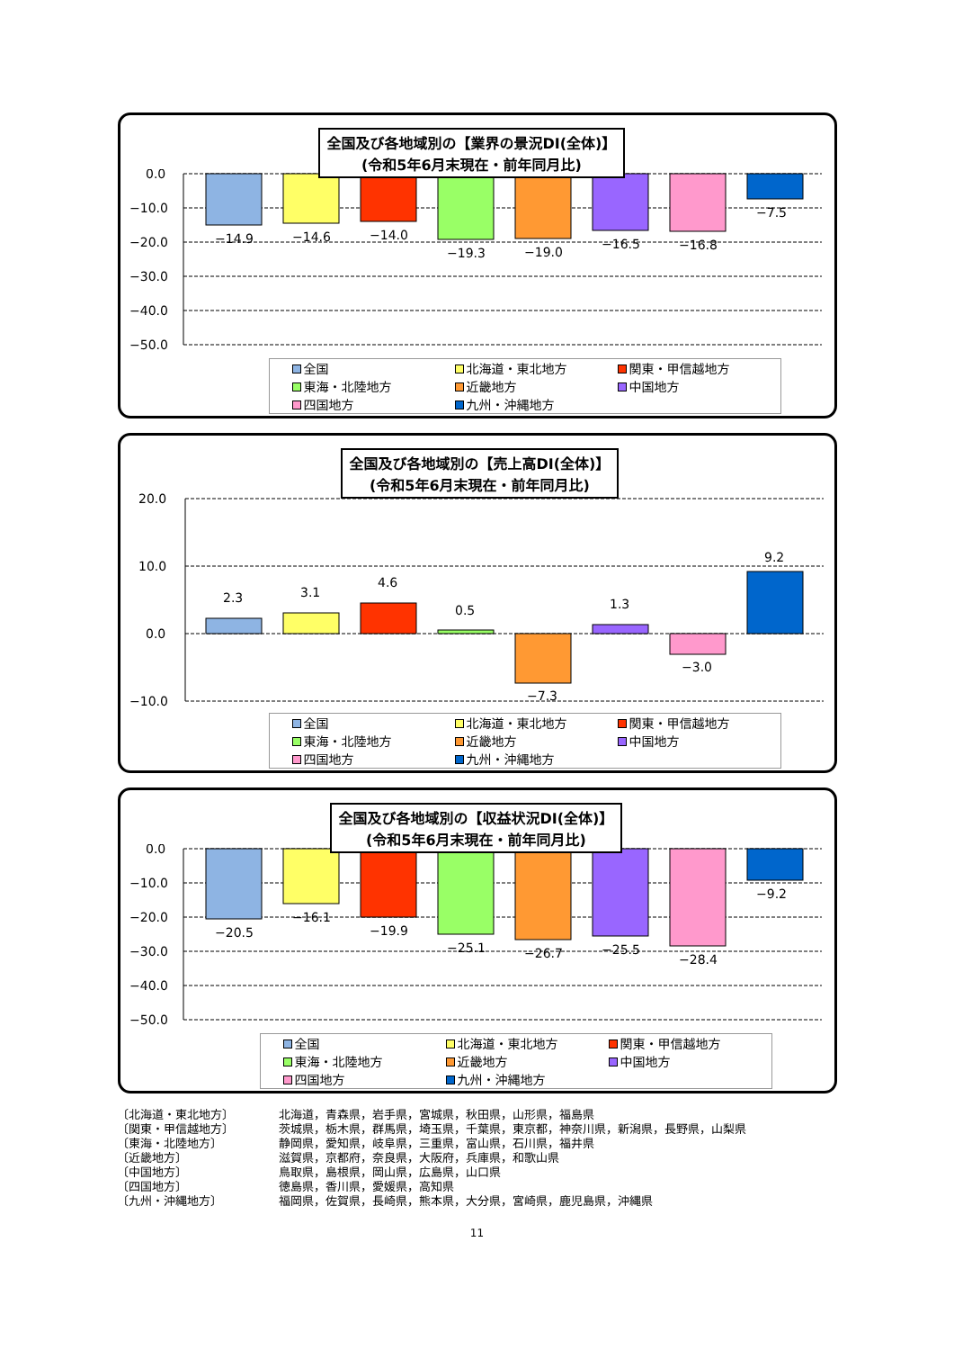全国及び各地域別の【業界の景況DI(全体)】
(令和5年6月末現在・前年同月比)
0.0
−10.0
−20.0
−30.0
−40.0
−50.0
−14.9
−14.6
−14.0
−19.3
−19.0
−16.5
−16.8
−7.5
全国 北海道・東北地方 関東・甲信越地方 東海・北陸地方 近畿地方 中国地方 四国地方 九州・沖縄地方
全国及び各地域別の【売上高DI(全体)】
(令和5年6月末現在・前年同月比)
20.0
10.0
0.0
−10.0
2.3
3.1
4.6
0.5
−7.3
1.3
−3.0
9.2
全国 北海道・東北地方 関東・甲信越地方 東海・北陸地方 近畿地方 中国地方 四国地方 九州・沖縄地方
全国及び各地域別の【収益状況DI(全体)】
(令和5年6月末現在・前年同月比)
0.0
−10.0
−20.0
−30.0
−40.0
−50.0
−20.5
−16.1
−19.9
−25.1
−26.7
−25.5
−28.4
−9.2
全国 北海道・東北地方 関東・甲信越地方 東海・北陸地方 近畿地方 中国地方 四国地方 九州・沖縄地方
| 〔北海道・東北地方〕 | 北海道，青森県，岩手県，宮城県，秋田県，山形県，福島県 |
| 〔関東・甲信越地方〕 | 茨城県，栃木県，群馬県，埼玉県，千葉県，東京都，神奈川県，新潟県，長野県，山梨県 |
| 〔東海・北陸地方〕 | 静岡県，愛知県，岐阜県，三重県，富山県，石川県，福井県 |
| 〔近畿地方〕 | 滋賀県，京都府，奈良県，大阪府，兵庫県，和歌山県 |
| 〔中国地方〕 | 鳥取県，島根県，岡山県，広島県，山口県 |
| 〔四国地方〕 | 徳島県，香川県，愛媛県，高知県 |
| 〔九州・沖縄地方〕 | 福岡県，佐賀県，長崎県，熊本県，大分県，宮崎県，鹿児島県，沖縄県 |
11